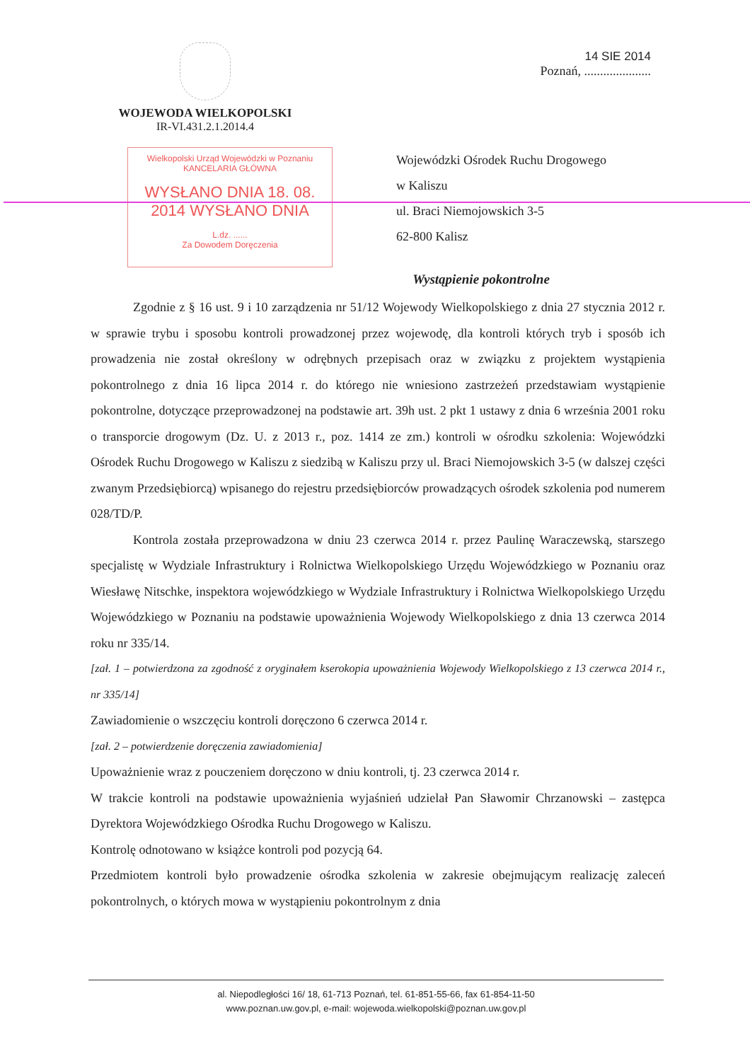WOJEWODA WIELKOPOLSKI
IR-VI.431.2.1.2014.4
14 SIE 2014
Poznań, .....................
Wielkopolski Urząd Wojewódzki w Poznaniu
KANCELARIA GŁÓWNA
WYSŁANO DNIA 18. 08. 2014 WYSŁANO DNIA
L.dz. ......
Za Dowodem Doręczenia
Wojewódzki Ośrodek Ruchu Drogowego
w Kaliszu
ul. Braci Niemojowskich 3-5
62-800 Kalisz
Wystąpienie pokontrolne
Zgodnie z § 16 ust. 9 i 10 zarządzenia nr 51/12 Wojewody Wielkopolskiego z dnia 27 stycznia 2012 r. w sprawie trybu i sposobu kontroli prowadzonej przez wojewodę, dla kontroli których tryb i sposób ich prowadzenia nie został określony w odrębnych przepisach oraz w związku z projektem wystąpienia pokontrolnego z dnia 16 lipca 2014 r. do którego nie wniesiono zastrzeżeń przedstawiam wystąpienie pokontrolne, dotyczące przeprowadzonej na podstawie art. 39h ust. 2 pkt 1 ustawy z dnia 6 września 2001 roku o transporcie drogowym (Dz. U. z 2013 r., poz. 1414 ze zm.) kontroli w ośrodku szkolenia: Wojewódzki Ośrodek Ruchu Drogowego w Kaliszu z siedzibą w Kaliszu przy ul. Braci Niemojowskich 3-5 (w dalszej części zwanym Przedsiębiorcą) wpisanego do rejestru przedsiębiorców prowadzących ośrodek szkolenia pod numerem 028/TD/P.
Kontrola została przeprowadzona w dniu 23 czerwca 2014 r. przez Paulinę Waraczewską, starszego specjalistę w Wydziale Infrastruktury i Rolnictwa Wielkopolskiego Urzędu Wojewódzkiego w Poznaniu oraz Wiesławę Nitschke, inspektora wojewódzkiego w Wydziale Infrastruktury i Rolnictwa Wielkopolskiego Urzędu Wojewódzkiego w Poznaniu na podstawie upoważnienia Wojewody Wielkopolskiego z dnia 13 czerwca 2014 roku nr 335/14.
[zał. 1 – potwierdzona za zgodność z oryginałem kserokopia upoważnienia Wojewody Wielkopolskiego z 13 czerwca 2014 r., nr 335/14]
Zawiadomienie o wszczęciu kontroli doręczono 6 czerwca 2014 r.
[zał. 2 – potwierdzenie doręczenia zawiadomienia]
Upoważnienie wraz z pouczeniem doręczono w dniu kontroli, tj. 23 czerwca 2014 r.
W trakcie kontroli na podstawie upoważnienia wyjaśnień udzielał Pan Sławomir Chrzanowski – zastępca Dyrektora Wojewódzkiego Ośrodka Ruchu Drogowego w Kaliszu.
Kontrolę odnotowano w książce kontroli pod pozycją 64.
Przedmiotem kontroli było prowadzenie ośrodka szkolenia w zakresie obejmującym realizację zaleceń pokontrolnych, o których mowa w wystąpieniu pokontrolnym z dnia
al. Niepodległości 16/ 18, 61-713 Poznań, tel. 61-851-55-66, fax 61-854-11-50
www.poznan.uw.gov.pl, e-mail: wojewoda.wielkopolski@poznan.uw.gov.pl